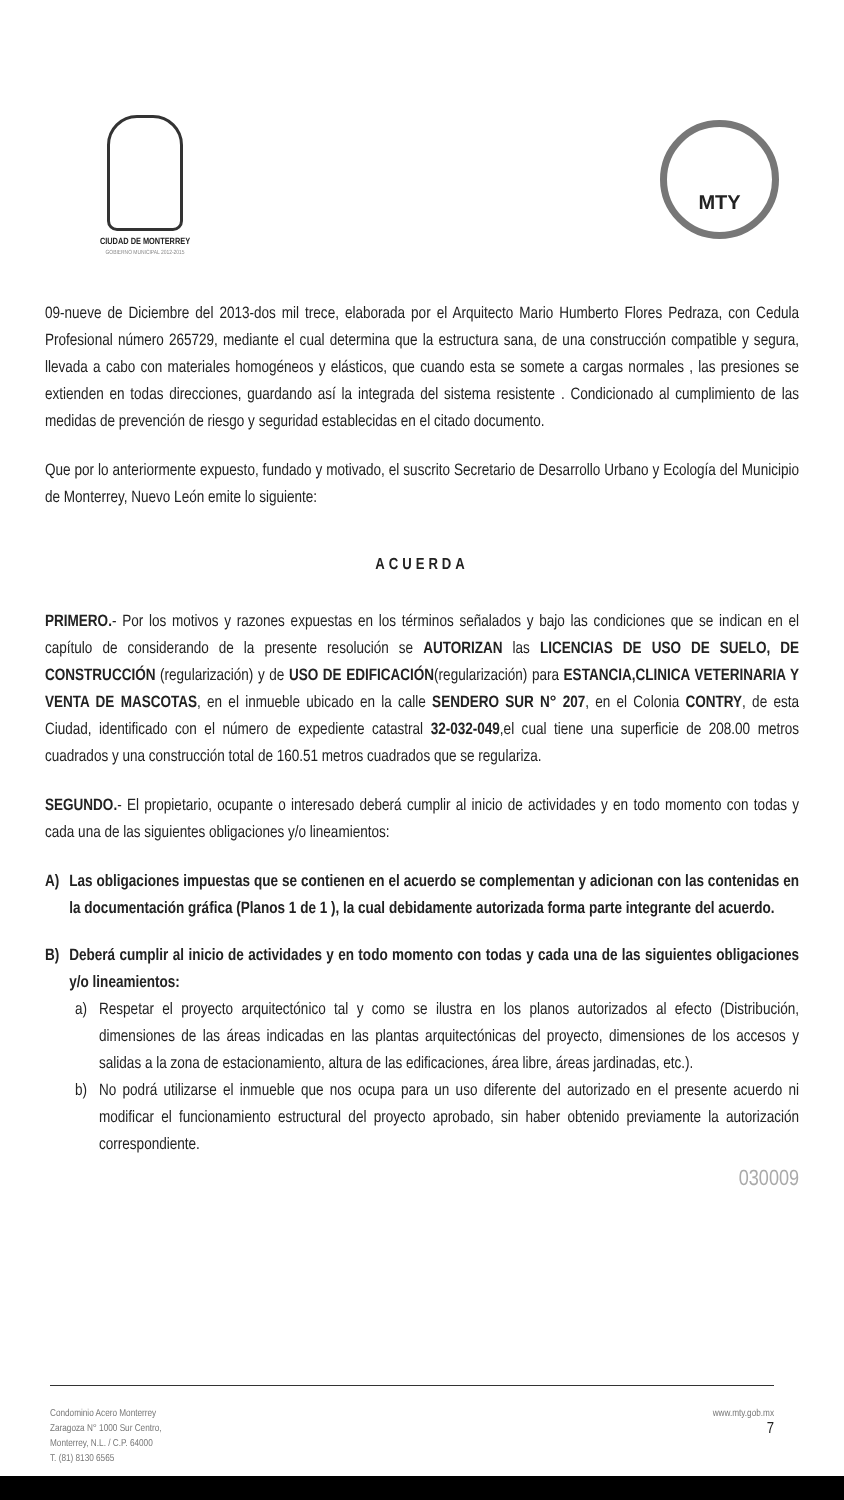CIUDAD DE MONTERREY
GOBIERNO MUNICIPAL 2012-2015
MTY
09-nueve de Diciembre del 2013-dos mil trece, elaborada por el Arquitecto Mario Humberto Flores Pedraza, con Cedula Profesional número 265729, mediante el cual determina que la estructura sana, de una construcción compatible y segura, llevada a cabo con materiales homogéneos y elásticos, que cuando esta se somete a cargas normales , las presiones se extienden en todas direcciones, guardando así la integrada del sistema resistente . Condicionado al cumplimiento de las medidas de prevención de riesgo y seguridad establecidas en el citado documento.
Que por lo anteriormente expuesto, fundado y motivado, el suscrito Secretario de Desarrollo Urbano y Ecología del Municipio de Monterrey, Nuevo León emite lo siguiente:
ACUERDA
PRIMERO.- Por los motivos y razones expuestas en los términos señalados y bajo las condiciones que se indican en el capítulo de considerando de la presente resolución se AUTORIZAN las LICENCIAS DE USO DE SUELO, DE CONSTRUCCIÓN (regularización) y de USO DE EDIFICACIÓN(regularización) para ESTANCIA,CLINICA VETERINARIA Y VENTA DE MASCOTAS, en el inmueble ubicado en la calle SENDERO SUR N° 207, en el Colonia CONTRY, de esta Ciudad, identificado con el número de expediente catastral 32-032-049,el cual tiene una superficie de 208.00 metros cuadrados y una construcción total de 160.51 metros cuadrados que se regulariza.
SEGUNDO.- El propietario, ocupante o interesado deberá cumplir al inicio de actividades y en todo momento con todas y cada una de las siguientes obligaciones y/o lineamientos:
A) Las obligaciones impuestas que se contienen en el acuerdo se complementan y adicionan con las contenidas en la documentación gráfica (Planos 1 de 1 ), la cual debidamente autorizada forma parte integrante del acuerdo.
B) Deberá cumplir al inicio de actividades y en todo momento con todas y cada una de las siguientes obligaciones y/o lineamientos:
a) Respetar el proyecto arquitectónico tal y como se ilustra en los planos autorizados al efecto (Distribución, dimensiones de las áreas indicadas en las plantas arquitectónicas del proyecto, dimensiones de los accesos y salidas a la zona de estacionamiento, altura de las edificaciones, área libre, áreas jardinadas, etc.).
b) No podrá utilizarse el inmueble que nos ocupa para un uso diferente del autorizado en el presente acuerdo ni modificar el funcionamiento estructural del proyecto aprobado, sin haber obtenido previamente la autorización correspondiente.
030009
Condominio Acero Monterrey
Zaragoza N° 1000 Sur Centro,
Monterrey, N.L. / C.P. 64000
T. (81) 8130 6565
www.mty.gob.mx
7